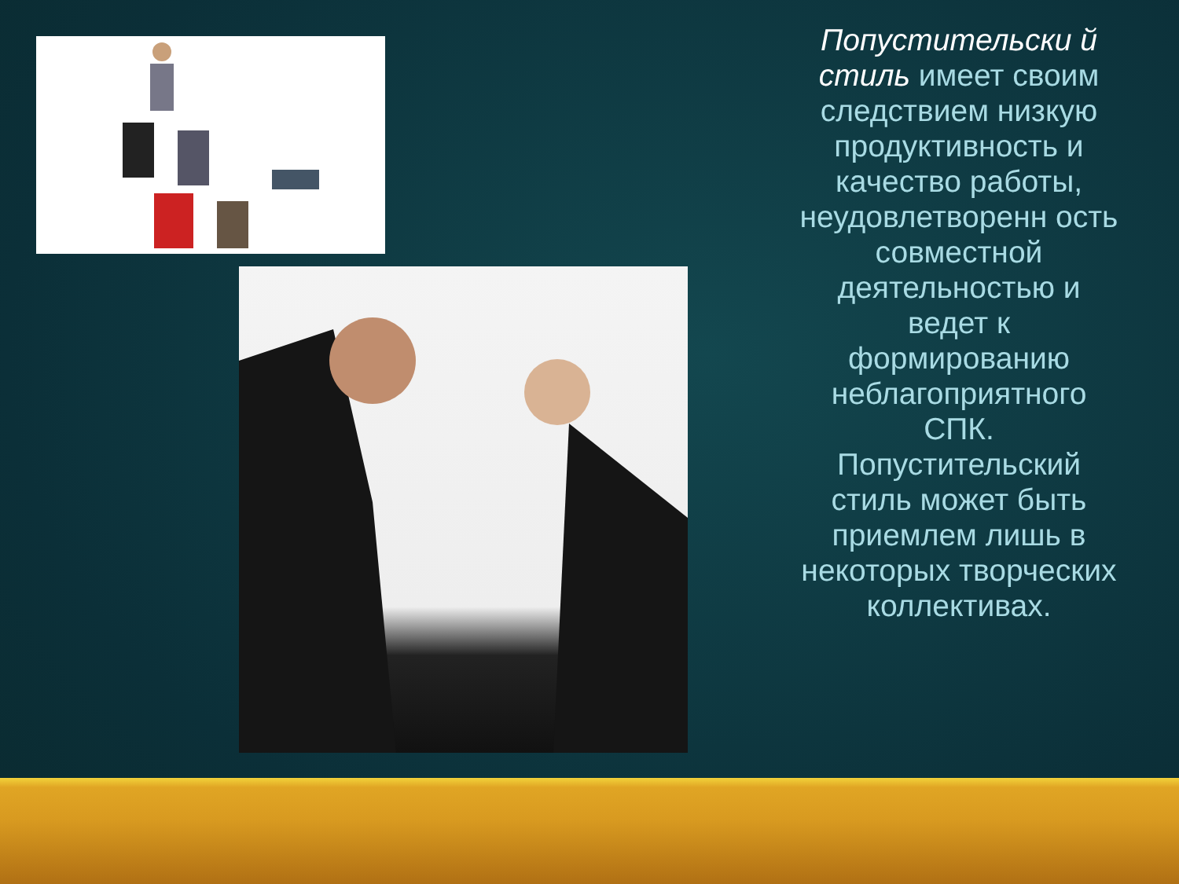Попустительски й стиль имеет своим следствием низкую продуктивность и качество работы, неудовлетворенн ость совместной деятельностью и ведет к формированию неблагоприятного СПК. Попустительский стиль может быть приемлем лишь в некоторых творческих коллективах.